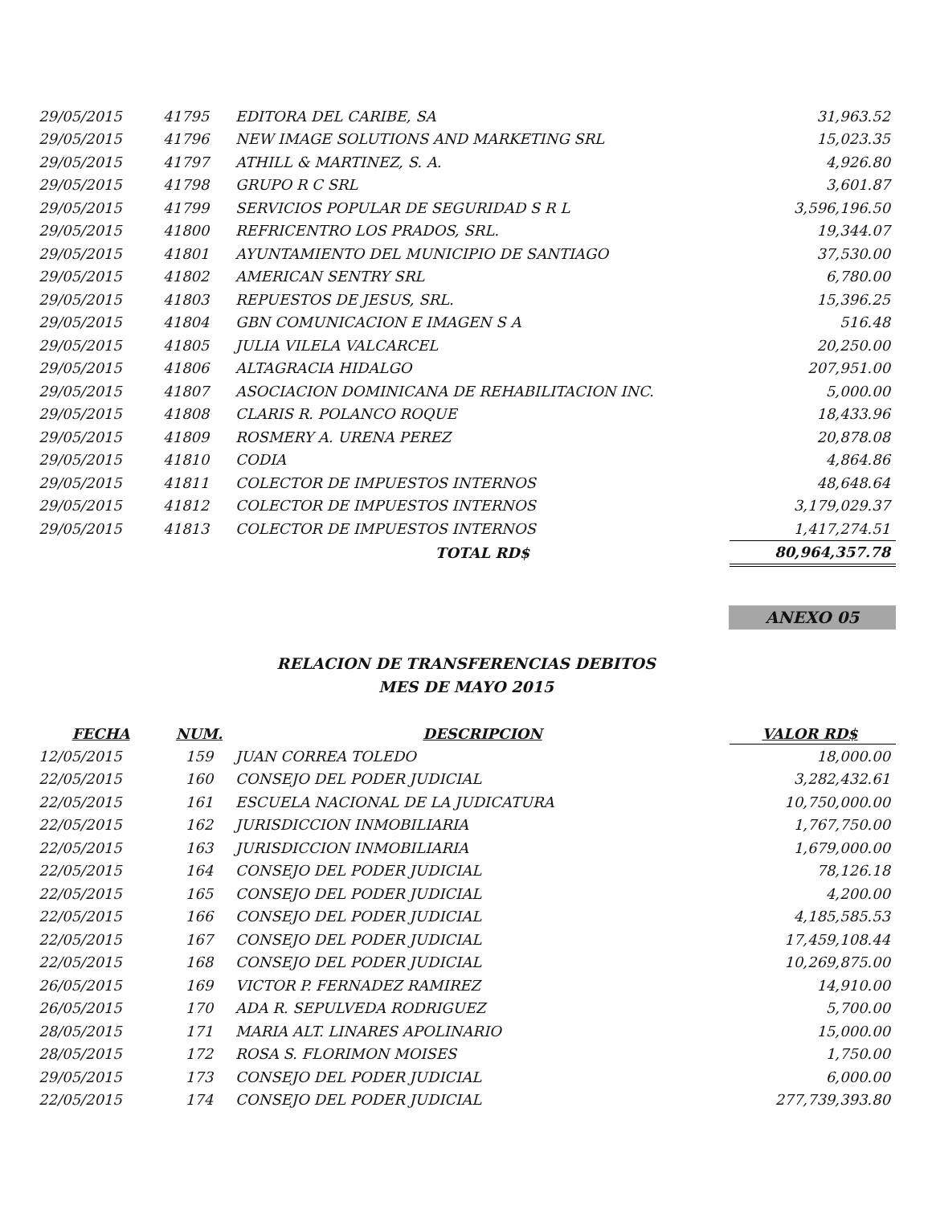| 29/05/2015 | 41795 | EDITORA DEL CARIBE, SA | 31,963.52 |
| 29/05/2015 | 41796 | NEW IMAGE SOLUTIONS AND MARKETING SRL | 15,023.35 |
| 29/05/2015 | 41797 | ATHILL & MARTINEZ, S. A. | 4,926.80 |
| 29/05/2015 | 41798 | GRUPO R C SRL | 3,601.87 |
| 29/05/2015 | 41799 | SERVICIOS POPULAR DE SEGURIDAD S R L | 3,596,196.50 |
| 29/05/2015 | 41800 | REFRICENTRO LOS PRADOS, SRL. | 19,344.07 |
| 29/05/2015 | 41801 | AYUNTAMIENTO DEL MUNICIPIO DE SANTIAGO | 37,530.00 |
| 29/05/2015 | 41802 | AMERICAN SENTRY SRL | 6,780.00 |
| 29/05/2015 | 41803 | REPUESTOS DE JESUS, SRL. | 15,396.25 |
| 29/05/2015 | 41804 | GBN COMUNICACION E IMAGEN S A | 516.48 |
| 29/05/2015 | 41805 | JULIA VILELA VALCARCEL | 20,250.00 |
| 29/05/2015 | 41806 | ALTAGRACIA HIDALGO | 207,951.00 |
| 29/05/2015 | 41807 | ASOCIACION DOMINICANA DE REHABILITACION INC. | 5,000.00 |
| 29/05/2015 | 41808 | CLARIS R. POLANCO ROQUE | 18,433.96 |
| 29/05/2015 | 41809 | ROSMERY A. URENA PEREZ | 20,878.08 |
| 29/05/2015 | 41810 | CODIA | 4,864.86 |
| 29/05/2015 | 41811 | COLECTOR DE IMPUESTOS INTERNOS | 48,648.64 |
| 29/05/2015 | 41812 | COLECTOR DE IMPUESTOS INTERNOS | 3,179,029.37 |
| 29/05/2015 | 41813 | COLECTOR DE IMPUESTOS INTERNOS | 1,417,274.51 |
| | | TOTAL RD$ | 80,964,357.78 |
ANEXO 05
RELACION DE TRANSFERENCIAS DEBITOS
MES DE MAYO 2015
| FECHA | NUM. | DESCRIPCION | VALOR RD$ |
| --- | --- | --- | --- |
| 12/05/2015 | 159 | JUAN CORREA TOLEDO | 18,000.00 |
| 22/05/2015 | 160 | CONSEJO DEL PODER JUDICIAL | 3,282,432.61 |
| 22/05/2015 | 161 | ESCUELA NACIONAL DE LA JUDICATURA | 10,750,000.00 |
| 22/05/2015 | 162 | JURISDICCION INMOBILIARIA | 1,767,750.00 |
| 22/05/2015 | 163 | JURISDICCION INMOBILIARIA | 1,679,000.00 |
| 22/05/2015 | 164 | CONSEJO DEL PODER JUDICIAL | 78,126.18 |
| 22/05/2015 | 165 | CONSEJO DEL PODER JUDICIAL | 4,200.00 |
| 22/05/2015 | 166 | CONSEJO DEL PODER JUDICIAL | 4,185,585.53 |
| 22/05/2015 | 167 | CONSEJO DEL PODER JUDICIAL | 17,459,108.44 |
| 22/05/2015 | 168 | CONSEJO DEL PODER JUDICIAL | 10,269,875.00 |
| 26/05/2015 | 169 | VICTOR P. FERNADEZ RAMIREZ | 14,910.00 |
| 26/05/2015 | 170 | ADA R. SEPULVEDA RODRIGUEZ | 5,700.00 |
| 28/05/2015 | 171 | MARIA ALT. LINARES APOLINARIO | 15,000.00 |
| 28/05/2015 | 172 | ROSA S. FLORIMON MOISES | 1,750.00 |
| 29/05/2015 | 173 | CONSEJO DEL PODER JUDICIAL | 6,000.00 |
| 22/05/2015 | 174 | CONSEJO DEL PODER JUDICIAL | 277,739,393.80 |